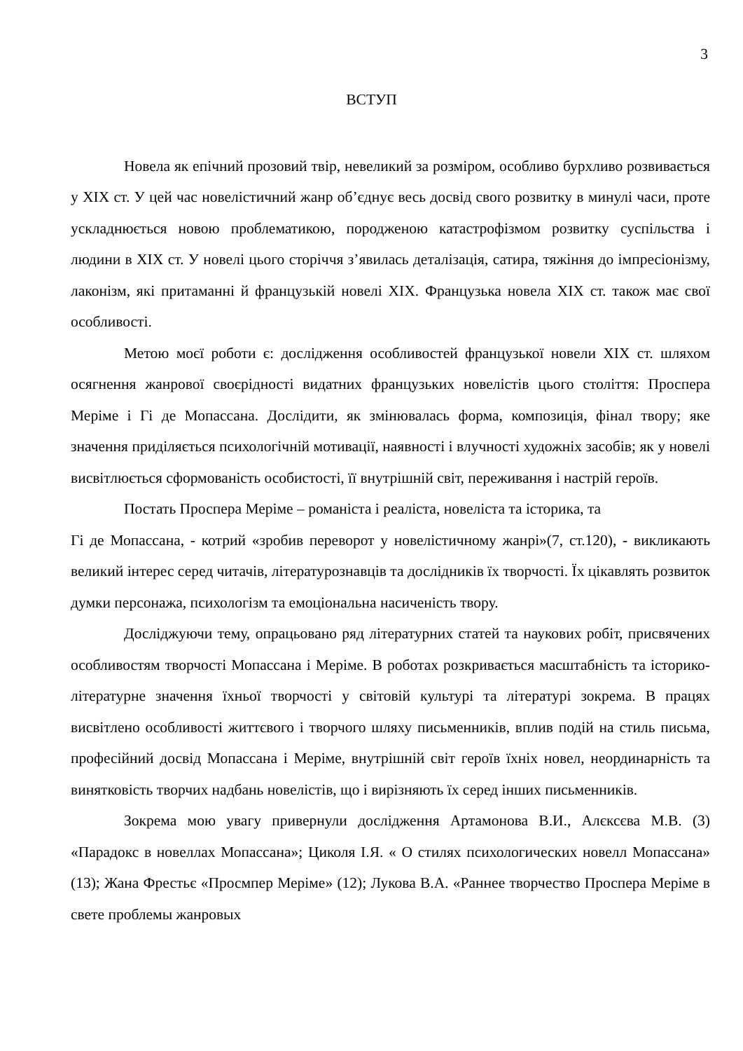3
ВСТУП
Новела як епічний прозовий твір, невеликий за розміром, особливо бурхливо розвивається у XIX ст. У цей час новелістичний жанр об’єднує весь досвід свого розвитку в минулі часи, проте ускладнюється новою проблематикою, породженою катастрофізмом розвитку суспільства і людини в XIX ст. У новелі цього сторіччя з’явилась деталізація, сатира, тяжіння до імпресіонізму, лаконізм, які притаманні й французькій новелі XIX. Французька новела XIX ст. також має свої особливості.
Метою моєї роботи є: дослідження особливостей французької новели XIX ст. шляхом осягнення жанрової своєрідності видатних французьких новелістів цього століття: Проспера Меріме і Гі де Мопассана. Дослідити, як змінювалась форма, композиція, фінал твору; яке значення приділяється психологічній мотивації, наявності і влучності художніх засобів; як у новелі висвітлюється сформованість особистості, її внутрішній світ, переживання і настрій героїв.
Постать Проспера Меріме – романіста і реаліста, новеліста та історика, та
Гі де Мопассана, - котрий «зробив переворот у новелістичному жанрі»(7, ст.120), - викликають великий інтерес серед читачів, літературознавців та дослідників їх творчості. Їх цікавлять розвиток думки персонажа, психологізм та емоціональна насиченість твору.
Досліджуючи тему, опрацьовано ряд літературних статей та наукових робіт, присвячених особливостям творчості Мопассана і Меріме. В роботах розкривається масштабність та історико-літературне значення їхньої творчості у світовій культурі та літературі зокрема. В працях висвітлено особливості життєвого і творчого шляху письменників, вплив подій на стиль письма, професійний досвід Мопассана і Меріме, внутрішній світ героїв їхніх новел, неординарність та винятковість творчих надбань новелістів, що і вирізняють їх серед інших письменників.
Зокрема мою увагу привернули дослідження Артамонова В.И., Алєксєва М.В. (3) «Парадокс в новеллах Мопассана»; Циколя І.Я. « О стилях психологических новелл Мопассана» (13); Жана Фрестьє «Просмпер Меріме» (12); Лукова В.А. «Раннее творчество Проспера Меріме в свете проблемы жанровых